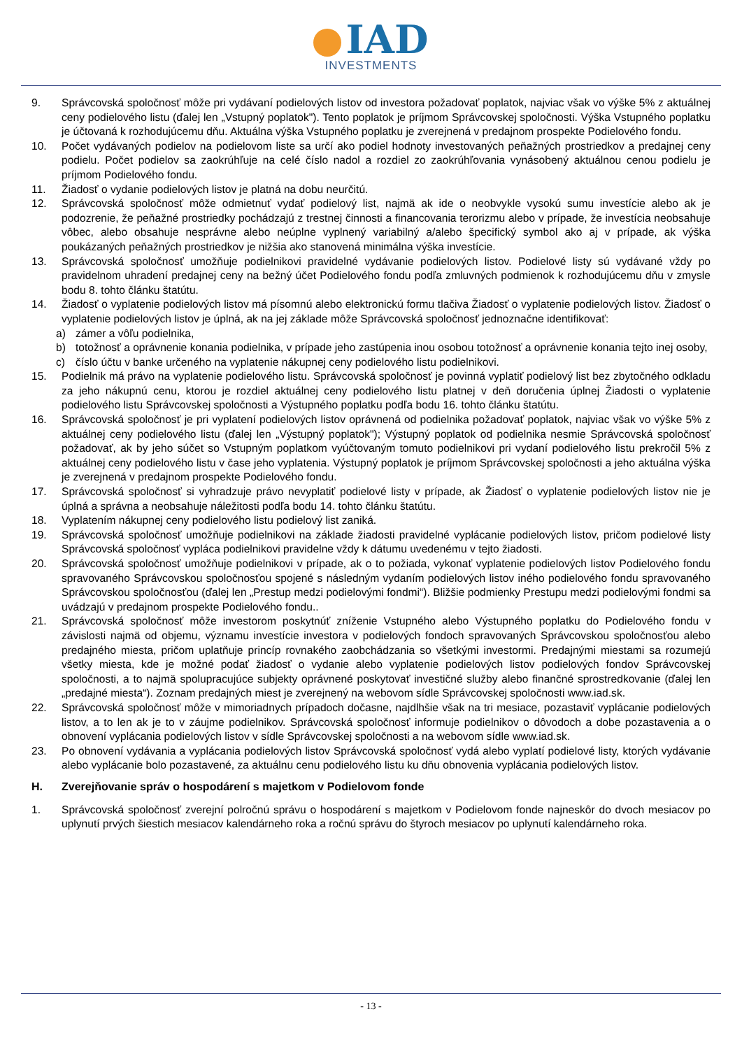IAD
INVESTMENTS
9. Správcovská spoločnosť môže pri vydávaní podielových listov od investora požadovať poplatok, najviac však vo výške 5% z aktuálnej ceny podielového listu (ďalej len „Vstupný poplatok"). Tento poplatok je príjmom Správcovskej spoločnosti. Výška Vstupného poplatku je účtovaná k rozhodujúcemu dňu. Aktuálna výška Vstupného poplatku je zverejnená v predajnom prospekte Podielového fondu.
10. Počet vydávaných podielov na podielovom liste sa určí ako podiel hodnoty investovaných peňažných prostriedkov a predajnej ceny podielu. Počet podielov sa zaokrúhľuje na celé číslo nadol a rozdiel zo zaokrúhľovania vynásobený aktuálnou cenou podielu je príjmom Podielového fondu.
11. Žiadosť o vydanie podielových listov je platná na dobu neurčitú.
12. Správcovská spoločnosť môže odmietnuť vydať podielový list, najmä ak ide o neobvykle vysokú sumu investície alebo ak je podozrenie, že peňažné prostriedky pochádzajú z trestnej činnosti a financovania terorizmu alebo v prípade, že investícia neobsahuje vôbec, alebo obsahuje nesprávne alebo neúplne vyplnený variabilný a/alebo špecifický symbol ako aj v prípade, ak výška poukázaných peňažných prostriedkov je nižšia ako stanovená minimálna výška investície.
13. Správcovská spoločnosť umožňuje podielnikovi pravidelné vydávanie podielových listov. Podielové listy sú vydávané vždy po pravidelnom uhradení predajnej ceny na bežný účet Podielového fondu podľa zmluvných podmienok k rozhodujúcemu dňu v zmysle bodu 8. tohto článku štatútu.
14. Žiadosť o vyplatenie podielových listov má písomnú alebo elektronickú formu tlačiva Žiadosť o vyplatenie podielových listov. Žiadosť o vyplatenie podielových listov je úplná, ak na jej základe môže Správcovská spoločnosť jednoznačne identifikovať:
a) zámer a vôľu podielnika,
b) totožnosť a oprávnenie konania podielnika, v prípade jeho zastúpenia inou osobou totožnosť a oprávnenie konania tejto inej osoby,
c) číslo účtu v banke určeného na vyplatenie nákupnej ceny podielového listu podielnikovi.
15. Podielnik má právo na vyplatenie podielového listu. Správcovská spoločnosť je povinná vyplatiť podielový list bez zbytočného odkladu za jeho nákupnú cenu, ktorou je rozdiel aktuálnej ceny podielového listu platnej v deň doručenia úplnej Žiadosti o vyplatenie podielového listu Správcovskej spoločnosti a Výstupného poplatku podľa bodu 16. tohto článku štatútu.
16. Správcovská spoločnosť je pri vyplatení podielových listov oprávnená od podielnika požadovať poplatok, najviac však vo výške 5% z aktuálnej ceny podielového listu (ďalej len „Výstupný poplatok"); Výstupný poplatok od podielnika nesmie Správcovská spoločnosť požadovať, ak by jeho súčet so Vstupným poplatkom vyúčtovaným tomuto podielnikovi pri vydaní podielového listu prekročil 5% z aktuálnej ceny podielového listu v čase jeho vyplatenia. Výstupný poplatok je príjmom Správcovskej spoločnosti a jeho aktuálna výška je zverejnená v predajnom prospekte Podielového fondu.
17. Správcovská spoločnosť si vyhradzuje právo nevyplatiť podielové listy v prípade, ak Žiadosť o vyplatenie podielových listov nie je úplná a správna a neobsahuje náležitosti podľa bodu 14. tohto článku štatútu.
18. Vyplatením nákupnej ceny podielového listu podielový list zaniká.
19. Správcovská spoločnosť umožňuje podielnikovi na základe žiadosti pravidelné vyplácanie podielových listov, pričom podielové listy Správcovská spoločnosť vypláca podielnikovi pravidelne vždy k dátumu uvedenému v tejto žiadosti.
20. Správcovská spoločnosť umožňuje podielnikovi v prípade, ak o to požiada, vykonať vyplatenie podielových listov Podielového fondu spravovaného Správcovskou spoločnosťou spojené s následným vydaním podielových listov iného podielového fondu spravovaného Správcovskou spoločnosťou (ďalej len „Prestup medzi podielovými fondmi“). Bližšie podmienky Prestupu medzi podielovými fondmi sa uvádzajú v predajnom prospekte Podielového fondu..
21. Správcovská spoločnosť môže investorom poskytnúť zníženie Vstupného alebo Výstupného poplatku do Podielového fondu v závislosti najmä od objemu, významu investície investora v podielových fondoch spravovaných Správcovskou spoločnosťou alebo predajného miesta, pričom uplatňuje princíp rovnakého zaobchádzania so všetkými investormi. Predajnými miestami sa rozumejú všetky miesta, kde je možné podať žiadosť o vydanie alebo vyplatenie podielových listov podielových fondov Správcovskej spoločnosti, a to najmä spolupracujúce subjekty oprávnené poskytovať investičné služby alebo finančné sprostredkovanie (ďalej len „predajné miesta“). Zoznam predajných miest je zverejnený na webovom sídle Správcovskej spoločnosti www.iad.sk.
22. Správcovská spoločnosť môže v mimoriadnych prípadoch dočasne, najdlhšie však na tri mesiace, pozastaviť vyplácanie podielových listov, a to len ak je to v záujme podielnikov. Správcovská spoločnosť informuje podielnikov o dôvodoch a dobe pozastavenia a o obnovení vyplácania podielových listov v sídle Správcovskej spoločnosti a na webovom sídle www.iad.sk.
23. Po obnovení vydávania a vyplácania podielových listov Správcovská spoločnosť vydá alebo vyplatí podielové listy, ktorých vydávanie alebo vyplácanie bolo pozastavené, za aktuálnu cenu podielového listu ku dňu obnovenia vyplácania podielových listov.
H. Zverejňovanie správ o hospodárení s majetkom v Podielovom fonde
1. Správcovská spoločnosť zverejní polročnú správu o hospodárení s majetkom v Podielovom fonde najneskôr do dvoch mesiacov po uplynutí prvých šiestich mesiacov kalendárneho roka a ročnú správu do štyroch mesiacov po uplynutí kalendárneho roka.
- 13 -